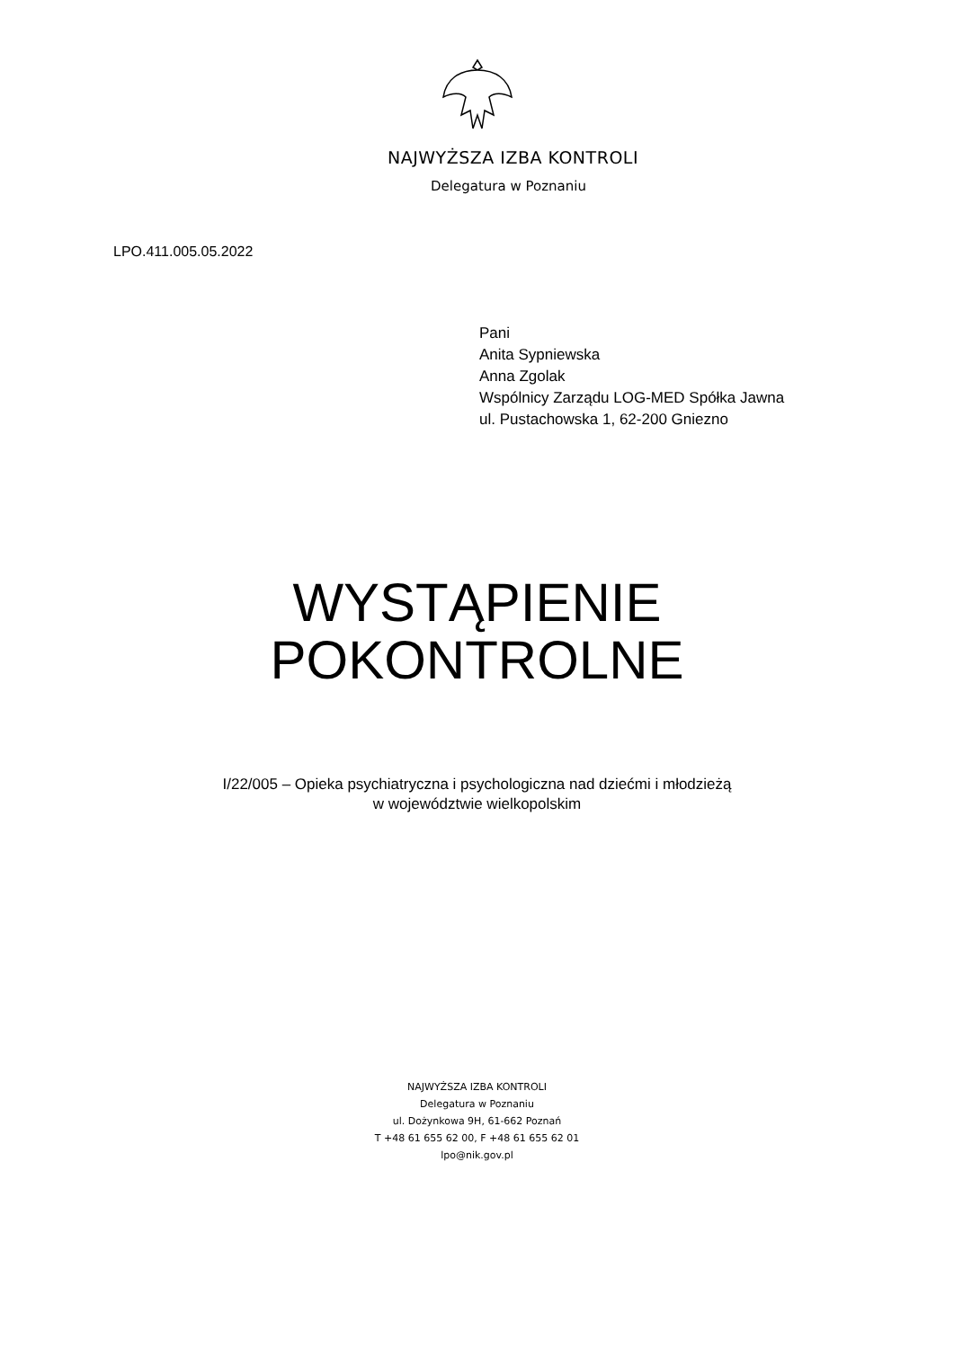NAJWYŻSZA IZBA KONTROLI
Delegatura w Poznaniu
LPO.411.005.05.2022
Pani
Anita Sypniewska
Anna Zgolak
Wspólnicy Zarządu LOG-MED Spółka Jawna
ul. Pustachowska 1, 62-200 Gniezno
WYSTĄPIENIE
POKONTROLNE
I/22/005 – Opieka psychiatryczna i psychologiczna nad dziećmi i młodzieżą
w województwie wielkopolskim
NAJWYŻSZA IZBA KONTROLI
Delegatura w Poznaniu
ul. Dożynkowa 9H, 61-662 Poznań
T +48 61 655 62 00, F +48 61 655 62 01
lpo@nik.gov.pl